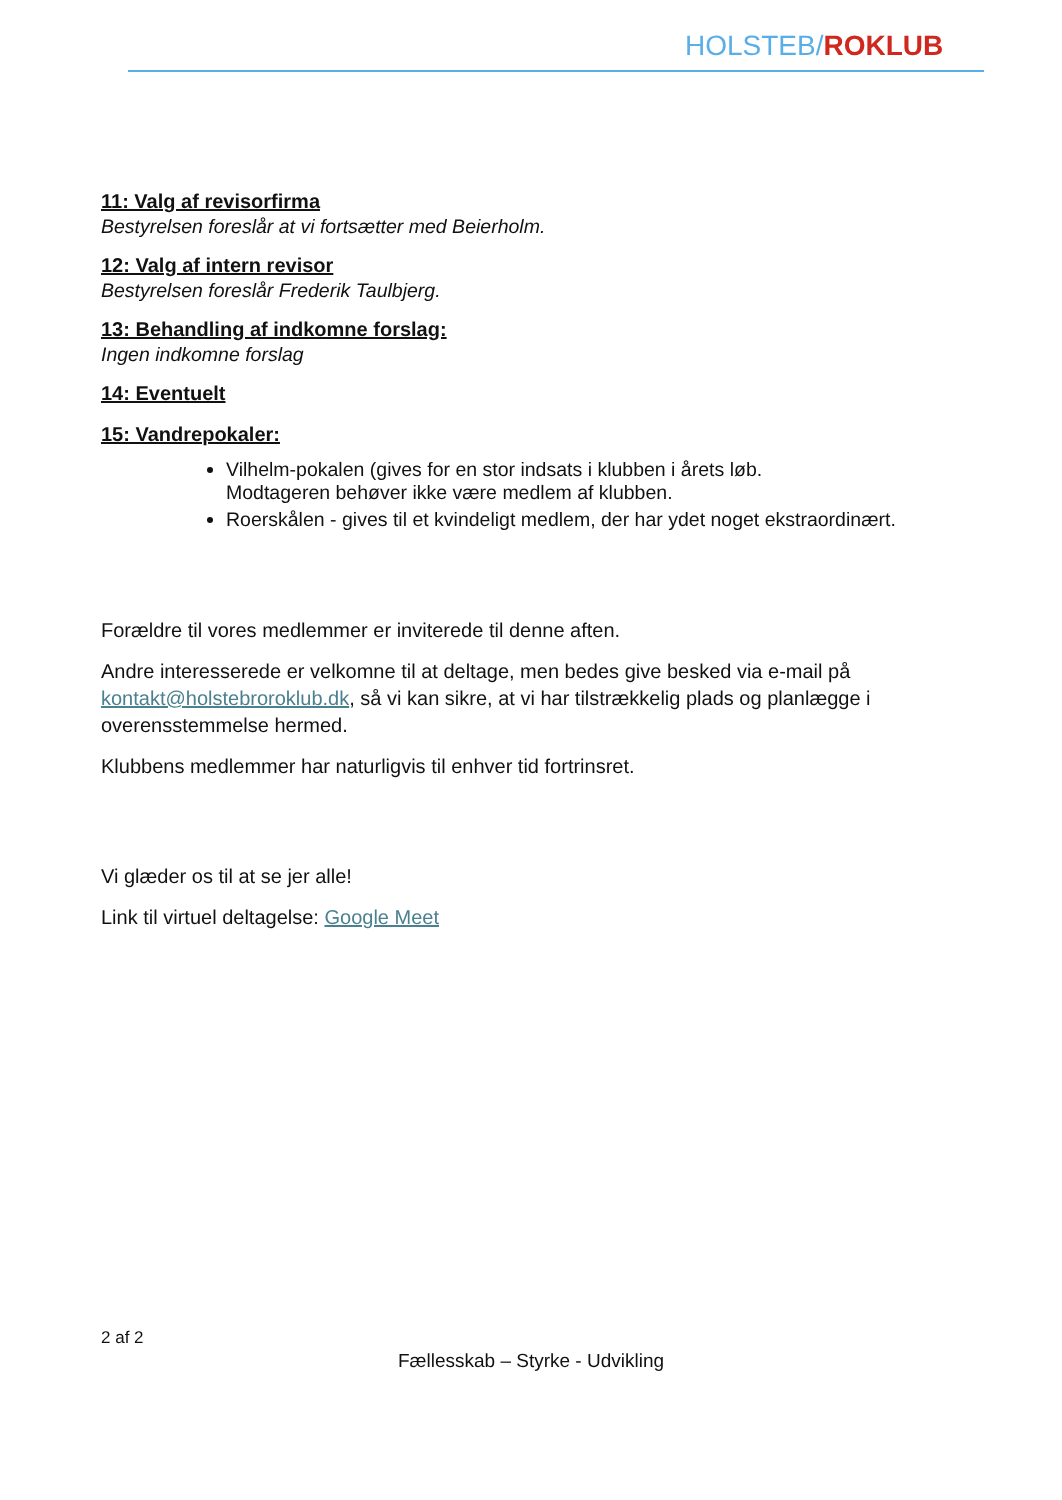HOLSTEB/ROKLUB
11: Valg af revisorfirma
Bestyrelsen foreslår at vi fortsætter med Beierholm.
12: Valg af intern revisor
Bestyrelsen foreslår Frederik Taulbjerg.
13: Behandling af indkomne forslag:
Ingen indkomne forslag
14: Eventuelt
15: Vandrepokaler:
Vilhelm-pokalen (gives for en stor indsats i klubben i årets løb.
Modtageren behøver ikke være medlem af klubben.
Roerskålen - gives til et kvindeligt medlem, der har ydet noget ekstraordinært.
Forældre til vores medlemmer er inviterede til denne aften.
Andre interesserede er velkomne til at deltage, men bedes give besked via e-mail på kontakt@holstebroroklub.dk, så vi kan sikre, at vi har tilstrækkelig plads og planlægge i overensstemmelse hermed.
Klubbens medlemmer har naturligvis til enhver tid fortrinsret.
Vi glæder os til at se jer alle!
Link til virtuel deltagelse: Google Meet
2 af 2
Fællesskab – Styrke - Udvikling